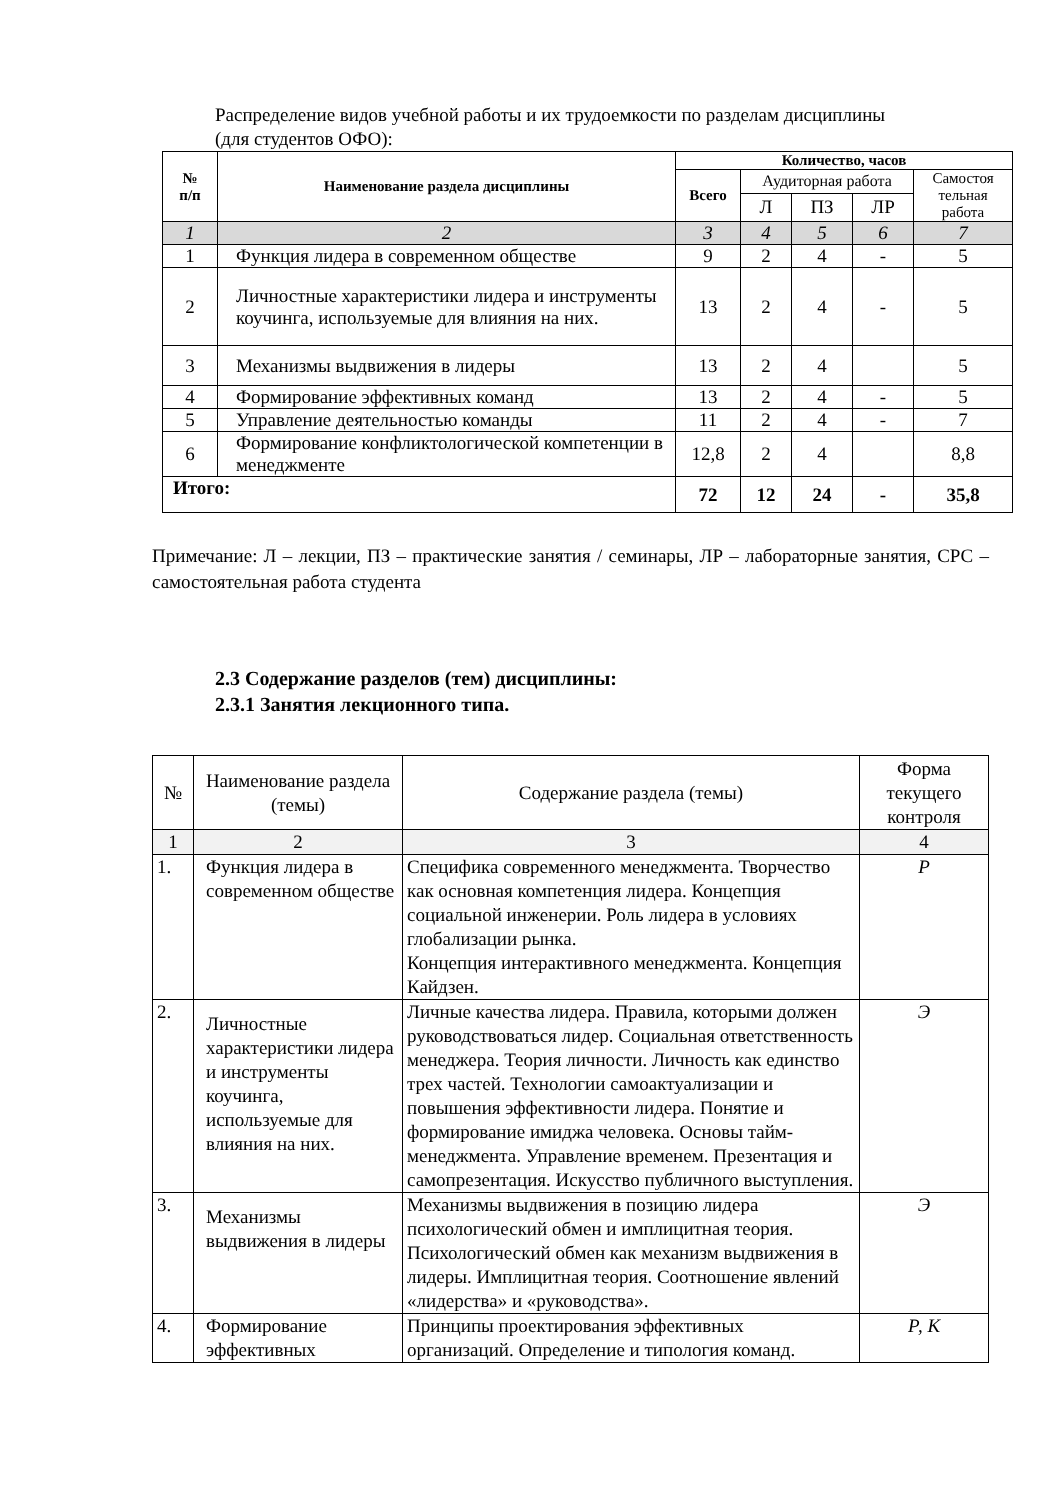Распределение видов учебной работы и их трудоемкости по разделам дисциплины
(для студентов ОФО):
| № п/п | Наименование раздела дисциплины | Количество, часов | | | | |
| --- | --- | --- | --- | --- | --- | --- |
| | | Всего | Аудиторная работа | | | Самостоя тельная работа |
| | | | Л | ПЗ | ЛР | |
| 1 | 2 | 3 | 4 | 5 | 6 | 7 |
| 1 | Функция лидера в современном обществе | 9 | 2 | 4 | - | 5 |
| 2 | Личностные характеристики лидера и инструменты коучинга, используемые для влияния на них. | 13 | 2 | 4 | - | 5 |
| 3 | Механизмы выдвижения в лидеры | 13 | 2 | 4 | | 5 |
| 4 | Формирование эффективных команд | 13 | 2 | 4 | - | 5 |
| 5 | Управление деятельностью команды | 11 | 2 | 4 | - | 7 |
| 6 | Формирование конфликтологической компетенции в менеджменте | 12,8 | 2 | 4 | | 8,8 |
| Итого: | | 72 | 12 | 24 | - | 35,8 |
Примечание: Л – лекции, ПЗ – практические занятия / семинары, ЛР – лабораторные занятия, СРС – самостоятельная работа студента
2.3 Содержание разделов (тем) дисциплины:
2.3.1 Занятия лекционного типа.
| № | Наименование раздела (темы) | Содержание раздела (темы) | Форма текущего контроля |
| 1 | 2 | 3 | 4 |
| 1. | Функция лидера в современном обществе | Специфика современного менеджмента. Творчество как основная компетенция лидера. Концепция социальной инженерии. Роль лидера в условиях глобализации рынка. Концепция интерактивного менеджмента. Концепция Кайдзен. | Р |
| 2. | Личностные характеристики лидера и инструменты коучинга, используемые для влияния на них. | Личные качества лидера. Правила, которыми должен руководствоваться лидер. Социальная ответственность менеджера. Теория личности. Личность как единство трех частей. Технологии самоактуализации и повышения эффективности лидера. Понятие и формирование имиджа человека. Основы тайм-менеджмента. Управление временем. Презентация и самопрезентация. Искусство публичного выступления. | Э |
| 3. | Механизмы выдвижения в лидеры | Механизмы выдвижения в позицию лидера психологический обмен и имплицитная теория. Психологический обмен как механизм выдвижения в лидеры. Имплицитная теория. Соотношение явлений «лидерства» и «руководства». | Э |
| 4. | Формирование эффективных | Принципы проектирования эффективных организаций. Определение и типология команд. | Р, К |